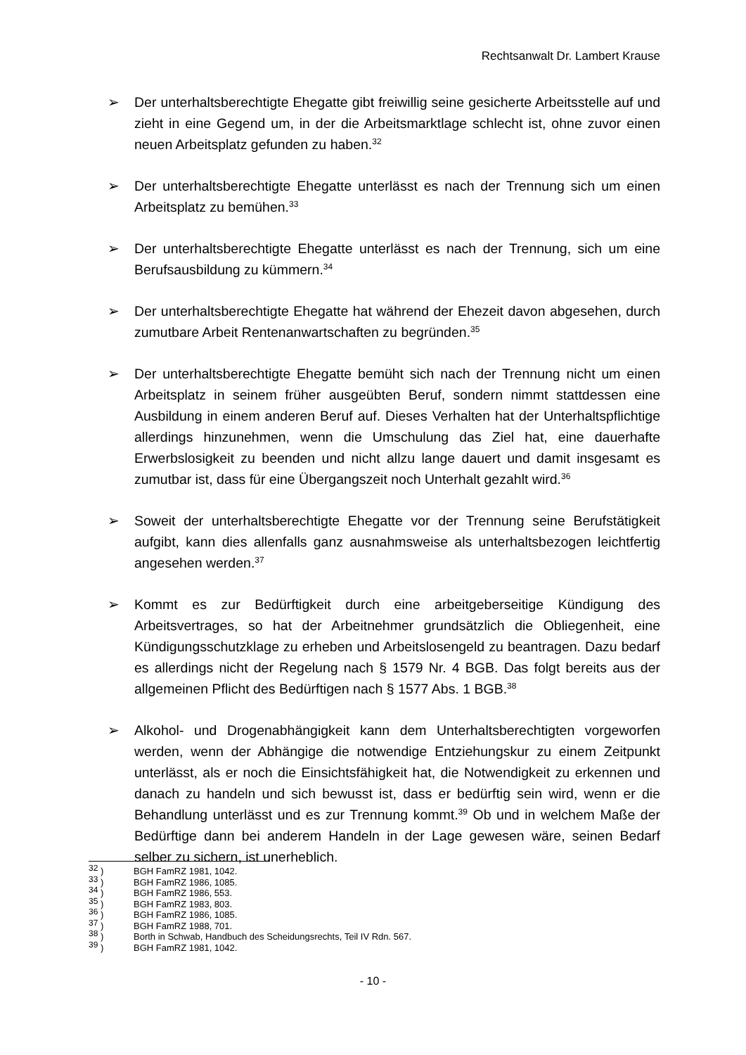Rechtsanwalt Dr. Lambert Krause
➢ Der unterhaltsberechtigte Ehegatte gibt freiwillig seine gesicherte Arbeitsstelle auf und zieht in eine Gegend um, in der die Arbeitsmarktlage schlecht ist, ohne zuvor einen neuen Arbeitsplatz gefunden zu haben.<sup>32</sup>
➢ Der unterhaltsberechtigte Ehegatte unterlässt es nach der Trennung sich um einen Arbeitsplatz zu bemühen.<sup>33</sup>
➢ Der unterhaltsberechtigte Ehegatte unterlässt es nach der Trennung, sich um eine Berufsausbildung zu kümmern.<sup>34</sup>
➢ Der unterhaltsberechtigte Ehegatte hat während der Ehezeit davon abgesehen, durch zumutbare Arbeit Rentenanwartschaften zu begründen.<sup>35</sup>
➢ Der unterhaltsberechtigte Ehegatte bemüht sich nach der Trennung nicht um einen Arbeitsplatz in seinem früher ausgeübten Beruf, sondern nimmt stattdessen eine Ausbildung in einem anderen Beruf auf. Dieses Verhalten hat der Unterhaltspflichtige allerdings hinzunehmen, wenn die Umschulung das Ziel hat, eine dauerhafte Erwerbslosigkeit zu beenden und nicht allzu lange dauert und damit insgesamt es zumutbar ist, dass für eine Übergangszeit noch Unterhalt gezahlt wird.<sup>36</sup>
➢ Soweit der unterhaltsberechtigte Ehegatte vor der Trennung seine Berufstätigkeit aufgibt, kann dies allenfalls ganz ausnahmsweise als unterhaltsbezogen leichtfertig angesehen werden.<sup>37</sup>
➢ Kommt es zur Bedürftigkeit durch eine arbeitgeberseitige Kündigung des Arbeitsvertrages, so hat der Arbeitnehmer grundsätzlich die Obliegenheit, eine Kündigungsschutzklage zu erheben und Arbeitslosengeld zu beantragen. Dazu bedarf es allerdings nicht der Regelung nach § 1579 Nr. 4 BGB. Das folgt bereits aus der allgemeinen Pflicht des Bedürftigen nach § 1577 Abs. 1 BGB.<sup>38</sup>
➢ Alkohol- und Drogenabhängigkeit kann dem Unterhaltsberechtigten vorgeworfen werden, wenn der Abhängige die notwendige Entziehungskur zu einem Zeitpunkt unterlässt, als er noch die Einsichtsfähigkeit hat, die Notwendigkeit zu erkennen und danach zu handeln und sich bewusst ist, dass er bedürftig sein wird, wenn er die Behandlung unterlässt und es zur Trennung kommt.<sup>39</sup> Ob und in welchem Maße der Bedürftige dann bei anderem Handeln in der Lage gewesen wäre, seinen Bedarf selber zu sichern, ist unerheblich.
<sup>32</sup> ) BGH FamRZ 1981, 1042.
<sup>33</sup> ) BGH FamRZ 1986, 1085.
<sup>34</sup> ) BGH FamRZ 1986, 553.
<sup>35</sup> ) BGH FamRZ 1983, 803.
<sup>36</sup> ) BGH FamRZ 1986, 1085.
<sup>37</sup> ) BGH FamRZ 1988, 701.
<sup>38</sup> ) Borth in Schwab, Handbuch des Scheidungsrechts, Teil IV Rdn. 567.
<sup>39</sup> ) BGH FamRZ 1981, 1042.
- 10 -